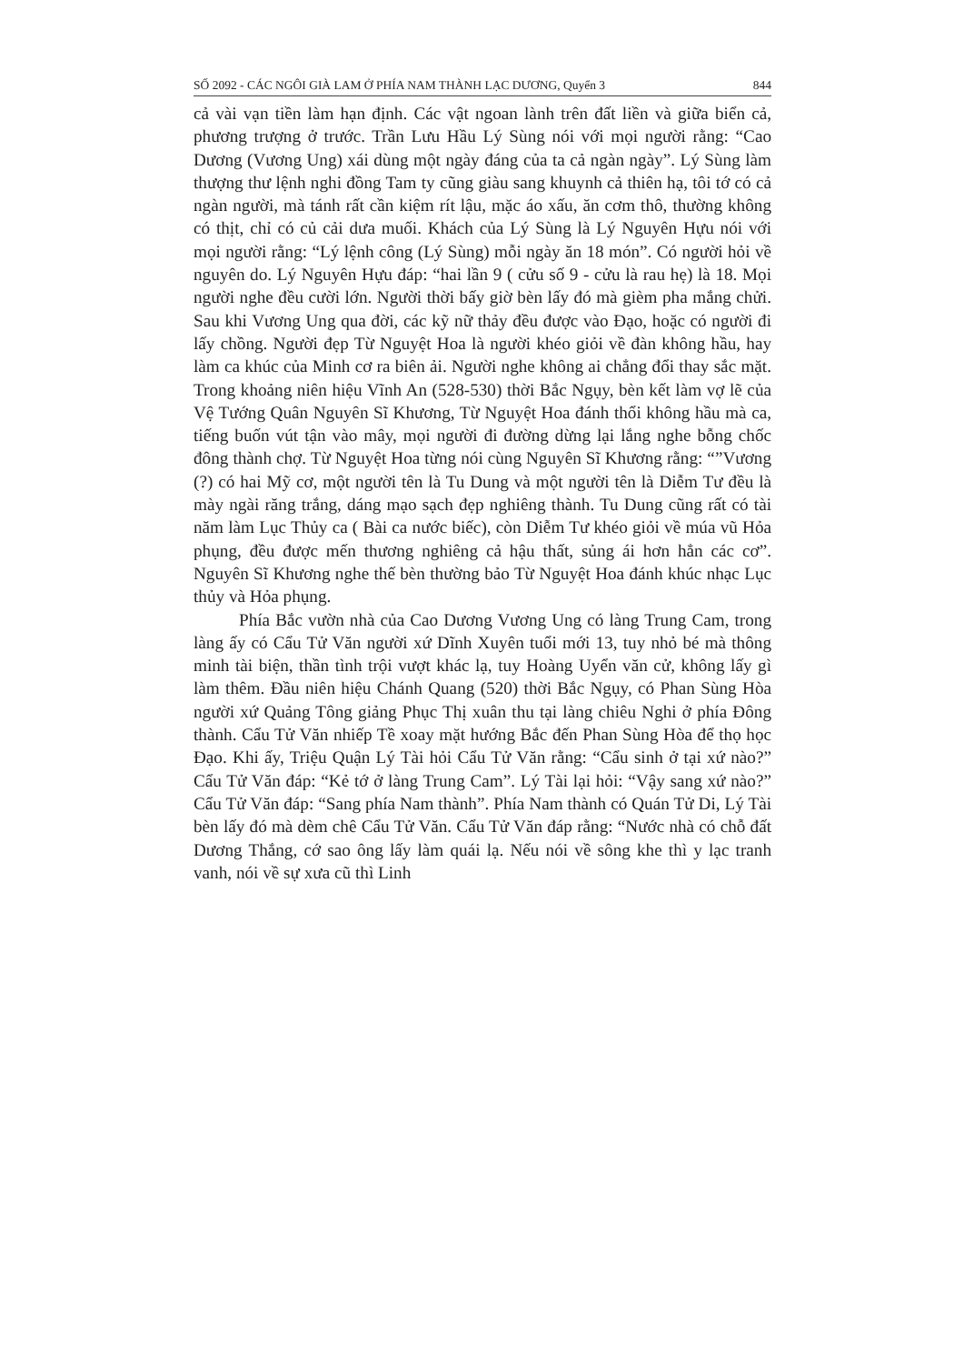SỐ 2092 - CÁC NGÔI GIÀ LAM Ở PHÍA NAM THÀNH LẠC DƯƠNG, Quyển 3 844
cả vài vạn tiền làm hạn định. Các vật ngoan lành trên đất liền và giữa biển cả, phương trượng ở trước. Trần Lưu Hầu Lý Sùng nói với mọi người rằng: “Cao Dương (Vương Ung) xái dùng một ngày đáng của ta cả ngàn ngày”. Lý Sùng làm thượng thư lệnh nghi đồng Tam ty cũng giàu sang khuynh cả thiên hạ, tôi tớ có cả ngàn người, mà tánh rất cần kiệm rít lậu, mặc áo xấu, ăn cơm thô, thường không có thịt, chỉ có củ cải dưa muối. Khách của Lý Sùng là Lý Nguyên Hựu nói với mọi người rằng: “Lý lệnh công (Lý Sùng) mỗi ngày ăn 18 món”. Có người hỏi về nguyên do. Lý Nguyên Hựu đáp: “hai lần 9 ( cửu số 9 - cửu là rau hẹ) là 18. Mọi người nghe đều cười lớn. Người thời bấy giờ bèn lấy đó mà gièm pha mắng chửi. Sau khi Vương Ung qua đời, các kỹ nữ thảy đều được vào Đạo, hoặc có người đi lấy chồng. Người đẹp Từ Nguyệt Hoa là người khéo giỏi về đàn không hầu, hay làm ca khúc của Minh cơ ra biên ải. Người nghe không ai chẳng đổi thay sắc mặt. Trong khoảng niên hiệu Vĩnh An (528-530) thời Bắc Ngụy, bèn kết làm vợ lẽ của Vệ Tướng Quân Nguyên Sĩ Khương, Từ Nguyệt Hoa đánh thổi không hầu mà ca, tiếng buốn vút tận vào mây, mọi người đi đường dừng lại lắng nghe bỗng chốc đông thành chợ. Từ Nguyệt Hoa từng nói cùng Nguyên Sĩ Khương rằng: “”Vương (?) có hai Mỹ cơ, một người tên là Tu Dung và một người tên là Diễm Tư đều là mày ngài răng trắng, dáng mạo sạch đẹp nghiêng thành. Tu Dung cũng rất có tài năm làm Lục Thủy ca ( Bài ca nước biếc), còn Diễm Tư khéo giỏi về múa vũ Hỏa phụng, đều được mến thương nghiêng cả hậu thất, sủng ái hơn hẳn các cơ”. Nguyên Sĩ Khương nghe thế bèn thường bảo Từ Nguyệt Hoa đánh khúc nhạc Lục thủy và Hỏa phụng.
Phía Bắc vườn nhà của Cao Dương Vương Ung có làng Trung Cam, trong làng ấy có Cẩu Tử Văn người xứ Dĩnh Xuyên tuổi mới 13, tuy nhỏ bé mà thông minh tài biện, thần tình trội vượt khác lạ, tuy Hoàng Uyển văn cử, không lấy gì làm thêm. Đầu niên hiệu Chánh Quang (520) thời Bắc Ngụy, có Phan Sùng Hòa người xứ Quảng Tông giảng Phục Thị xuân thu tại làng chiêu Nghi ở phía Đông thành. Cẩu Tử Văn nhiếp Tề xoay mặt hướng Bắc đến Phan Sùng Hòa để thọ học Đạo. Khi ấy, Triệu Quận Lý Tài hỏi Cẩu Tử Văn rằng: “Cẩu sinh ở tại xứ nào?” Cẩu Tử Văn đáp: “Kẻ tớ ở làng Trung Cam”. Lý Tài lại hỏi: “Vậy sang xứ nào?” Cẩu Tử Văn đáp: “Sang phía Nam thành”. Phía Nam thành có Quán Tử Di, Lý Tài bèn lấy đó mà dèm chê Cẩu Tử Văn. Cẩu Tử Văn đáp rằng: “Nước nhà có chỗ đất Dương Thắng, cớ sao ông lấy làm quái lạ. Nếu nói về sông khe thì y lạc tranh vanh, nói về sự xưa cũ thì Linh